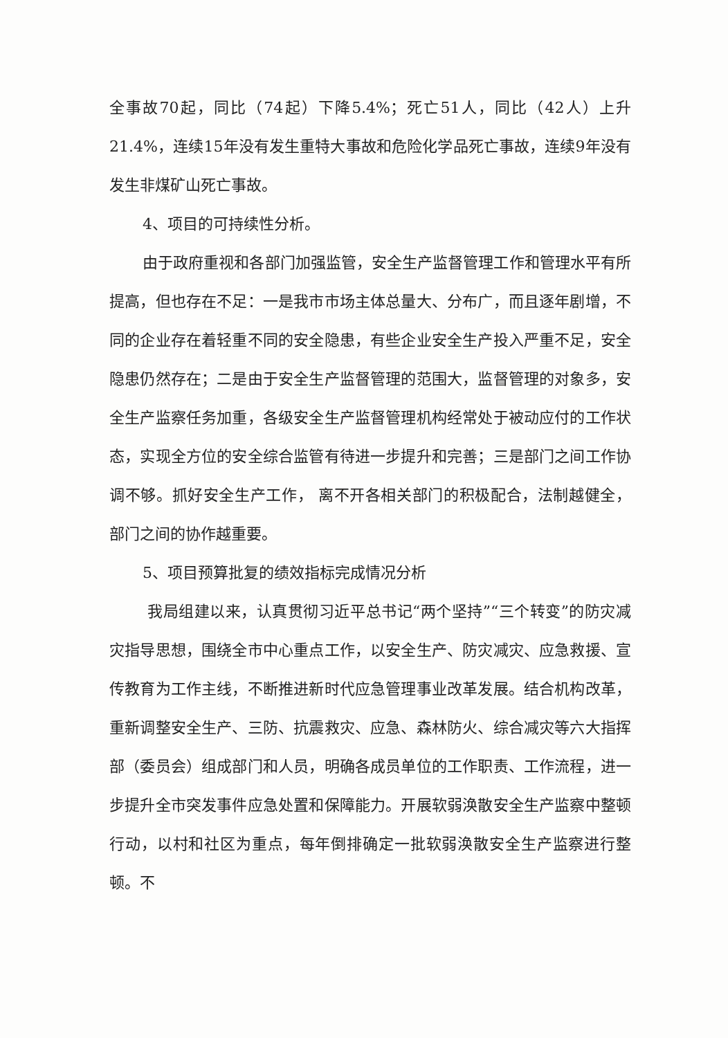全事故70起，同比（74起）下降5.4%；死亡51人，同比（42人）上升21.4%，连续15年没有发生重特大事故和危险化学品死亡事故，连续9年没有发生非煤矿山死亡事故。
4、项目的可持续性分析。
由于政府重视和各部门加强监管，安全生产监督管理工作和管理水平有所提高，但也存在不足：一是我市市场主体总量大、分布广，而且逐年剧增，不同的企业存在着轻重不同的安全隐患，有些企业安全生产投入严重不足，安全隐患仍然存在；二是由于安全生产监督管理的范围大，监督管理的对象多，安全生产监察任务加重，各级安全生产监督管理机构经常处于被动应付的工作状态，实现全方位的安全综合监管有待进一步提升和完善；三是部门之间工作协调不够。抓好安全生产工作， 离不开各相关部门的积极配合，法制越健全，部门之间的协作越重要。
5、项目预算批复的绩效指标完成情况分析
我局组建以来，认真贯彻习近平总书记“两个坚持”“三个转变”的防灾减灾指导思想，围绕全市中心重点工作，以安全生产、防灾减灾、应急救援、宣传教育为工作主线，不断推进新时代应急管理事业改革发展。结合机构改革，重新调整安全生产、三防、抗震救灾、应急、森林防火、综合减灾等六大指挥部（委员会）组成部门和人员，明确各成员单位的工作职责、工作流程，进一步提升全市突发事件应急处置和保障能力。开展软弱涣散安全生产监察中整顿行动，以村和社区为重点，每年倒排确定一批软弱涣散安全生产监察进行整顿。不